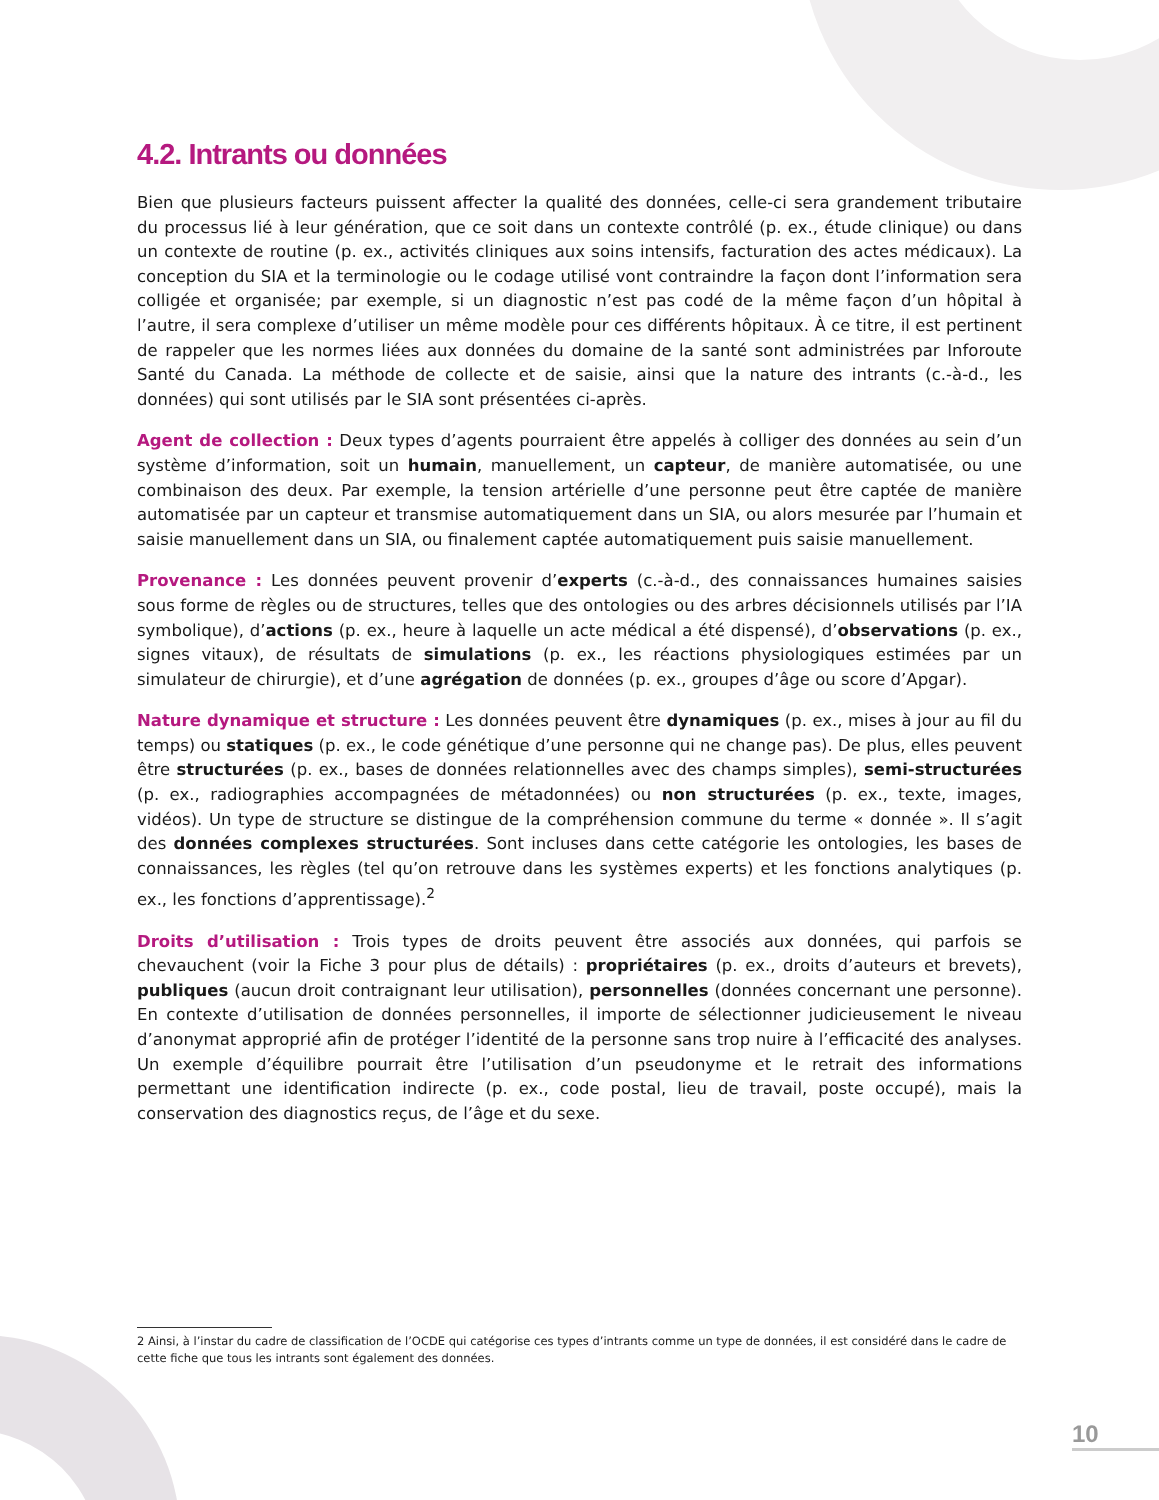4.2. Intrants ou données
Bien que plusieurs facteurs puissent affecter la qualité des données, celle-ci sera grandement tributaire du processus lié à leur génération, que ce soit dans un contexte contrôlé (p. ex., étude clinique) ou dans un contexte de routine (p. ex., activités cliniques aux soins intensifs, facturation des actes médicaux). La conception du SIA et la terminologie ou le codage utilisé vont contraindre la façon dont l’information sera colligée et organisée; par exemple, si un diagnostic n’est pas codé de la même façon d’un hôpital à l’autre, il sera complexe d’utiliser un même modèle pour ces différents hôpitaux. À ce titre, il est pertinent de rappeler que les normes liées aux données du domaine de la santé sont administrées par Inforoute Santé du Canada. La méthode de collecte et de saisie, ainsi que la nature des intrants (c.-à-d., les données) qui sont utilisés par le SIA sont présentées ci-après.
Agent de collection : Deux types d’agents pourraient être appelés à colliger des données au sein d’un système d’information, soit un humain, manuellement, un capteur, de manière automatisée, ou une combinaison des deux. Par exemple, la tension artérielle d’une personne peut être captée de manière automatisée par un capteur et transmise automatiquement dans un SIA, ou alors mesurée par l’humain et saisie manuellement dans un SIA, ou finalement captée automatiquement puis saisie manuellement.
Provenance : Les données peuvent provenir d’experts (c.-à-d., des connaissances humaines saisies sous forme de règles ou de structures, telles que des ontologies ou des arbres décisionnels utilisés par l’IA symbolique), d’actions (p. ex., heure à laquelle un acte médical a été dispensé), d’observations (p. ex., signes vitaux), de résultats de simulations (p. ex., les réactions physiologiques estimées par un simulateur de chirurgie), et d’une agrégation de données (p. ex., groupes d’âge ou score d’Apgar).
Nature dynamique et structure : Les données peuvent être dynamiques (p. ex., mises à jour au fil du temps) ou statiques (p. ex., le code génétique d’une personne qui ne change pas). De plus, elles peuvent être structurées (p. ex., bases de données relationnelles avec des champs simples), semi-structurées (p. ex., radiographies accompagnées de métadonnées) ou non structurées (p. ex., texte, images, vidéos). Un type de structure se distingue de la compréhension commune du terme « donnée ». Il s’agit des données complexes structurées. Sont incluses dans cette catégorie les ontologies, les bases de connaissances, les règles (tel qu’on retrouve dans les systèmes experts) et les fonctions analytiques (p. ex., les fonctions d’apprentissage).<sup>2</sup>
Droits d’utilisation : Trois types de droits peuvent être associés aux données, qui parfois se chevauchent (voir la Fiche 3 pour plus de détails) : propriétaires (p. ex., droits d’auteurs et brevets), publiques (aucun droit contraignant leur utilisation), personnelles (données concernant une personne). En contexte d’utilisation de données personnelles, il importe de sélectionner judicieusement le niveau d’anonymat approprié afin de protéger l’identité de la personne sans trop nuire à l’efficacité des analyses. Un exemple d’équilibre pourrait être l’utilisation d’un pseudonyme et le retrait des informations permettant une identification indirecte (p. ex., code postal, lieu de travail, poste occupé), mais la conservation des diagnostics reçus, de l’âge et du sexe.
2 Ainsi, à l’instar du cadre de classification de l’OCDE qui catégorise ces types d’intrants comme un type de données, il est considéré dans le cadre de cette fiche que tous les intrants sont également des données.
10